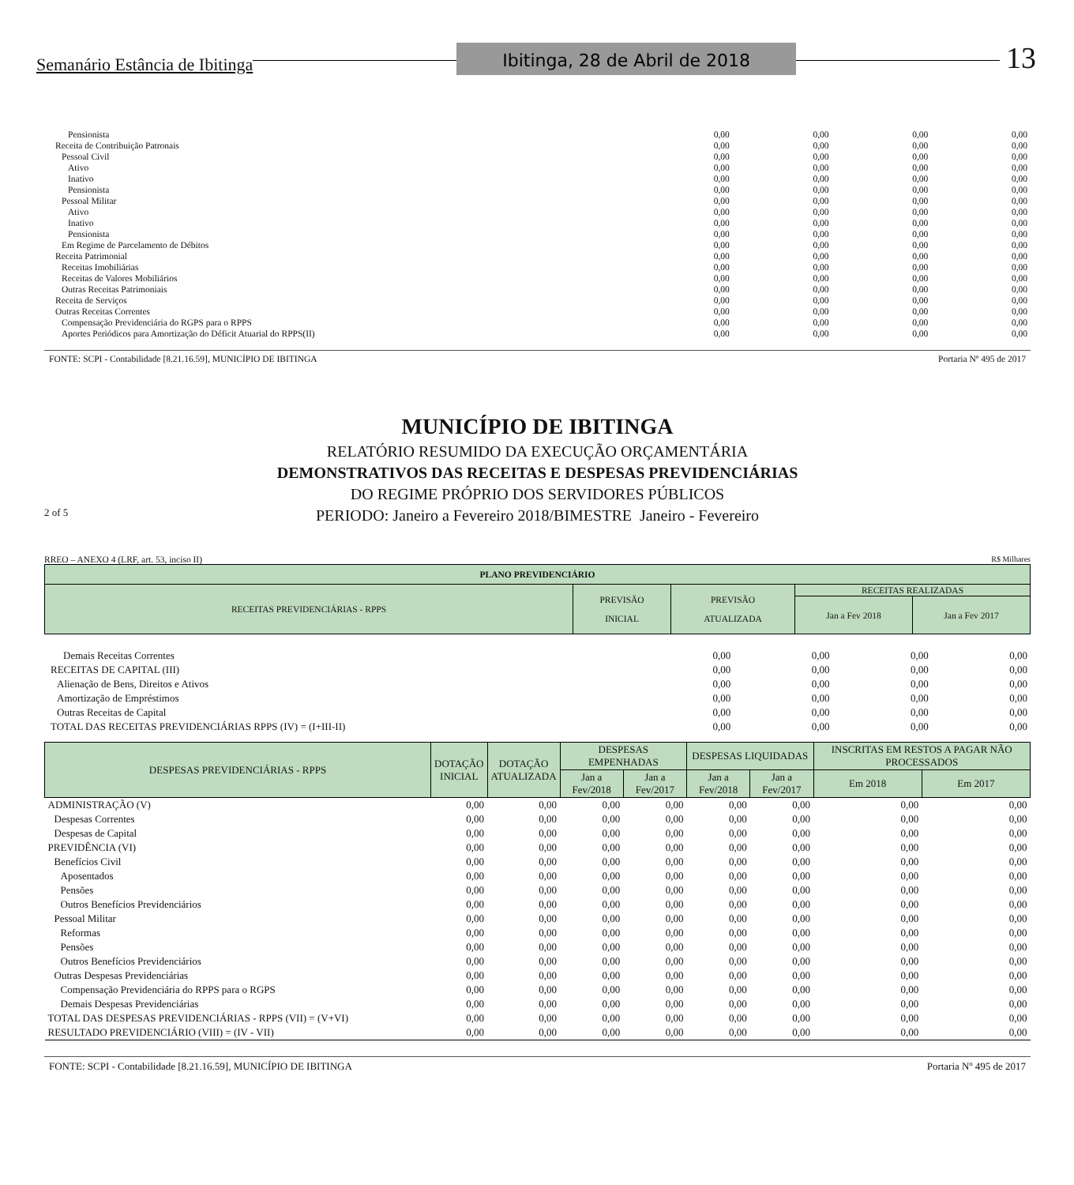Semanário Estância de Ibitinga Ibitinga, 28 de Abril de 2018 13
| Pensionista | 0,00 | 0,00 | 0,00 | 0,00 |
| Receita de Contribuição Patronais | 0,00 | 0,00 | 0,00 | 0,00 |
| Pessoal Civil | 0,00 | 0,00 | 0,00 | 0,00 |
| Ativo | 0,00 | 0,00 | 0,00 | 0,00 |
| Inativo | 0,00 | 0,00 | 0,00 | 0,00 |
| Pensionista | 0,00 | 0,00 | 0,00 | 0,00 |
| Pessoal Militar | 0,00 | 0,00 | 0,00 | 0,00 |
| Ativo | 0,00 | 0,00 | 0,00 | 0,00 |
| Inativo | 0,00 | 0,00 | 0,00 | 0,00 |
| Pensionista | 0,00 | 0,00 | 0,00 | 0,00 |
| Em Regime de Parcelamento de Débitos | 0,00 | 0,00 | 0,00 | 0,00 |
| Receita Patrimonial | 0,00 | 0,00 | 0,00 | 0,00 |
| Receitas Imobiliárias | 0,00 | 0,00 | 0,00 | 0,00 |
| Receitas de Valores Mobiliários | 0,00 | 0,00 | 0,00 | 0,00 |
| Outras Receitas Patrimoniais | 0,00 | 0,00 | 0,00 | 0,00 |
| Receita de Serviços | 0,00 | 0,00 | 0,00 | 0,00 |
| Outras Receitas Correntes | 0,00 | 0,00 | 0,00 | 0,00 |
| Compensação Previdenciária do RGPS para o RPPS | 0,00 | 0,00 | 0,00 | 0,00 |
| Aportes Periódicos para Amortização do Déficit Atuarial do RPPS(II) | 0,00 | 0,00 | 0,00 | 0,00 |
FONTE: SCPI - Contabilidade [8.21.16.59], MUNICÍPIO DE IBITINGA Portaria Nº 495 de 2017
MUNICÍPIO DE IBITINGA
RELATÓRIO RESUMIDO DA EXECUÇÃO ORÇAMENTÁRIA
DEMONSTRATIVOS DAS RECEITAS E DESPESAS PREVIDENCIÁRIAS
DO REGIME PRÓPRIO DOS SERVIDORES PÚBLICOS
2 of 5 PERIODO: Janeiro a Fevereiro 2018/BIMESTRE Janeiro - Fevereiro
RREO – ANEXO 4 (LRF, art. 53, inciso II) R$ Milhares
| PLANO PREVIDENCIÁRIO | | | | |
| --- | --- | --- | --- | --- |
| RECEITAS PREVIDENCIÁRIAS - RPPS | PREVISÃO INICIAL | PREVISÃO ATUALIZADA | RECEITAS REALIZADAS | |
| | | | Jan a Fev 2018 | Jan a Fev 2017 |
| Demais Receitas Correntes | 0,00 | 0,00 | 0,00 | 0,00 |
| RECEITAS DE CAPITAL (III) | 0,00 | 0,00 | 0,00 | 0,00 |
| Alienação de Bens, Direitos e Ativos | 0,00 | 0,00 | 0,00 | 0,00 |
| Amortização de Empréstimos | 0,00 | 0,00 | 0,00 | 0,00 |
| Outras Receitas de Capital | 0,00 | 0,00 | 0,00 | 0,00 |
| TOTAL DAS RECEITAS PREVIDENCIÁRIAS RPPS (IV) = (I+III-II) | 0,00 | 0,00 | 0,00 | 0,00 |
| DESPESAS PREVIDENCIÁRIAS - RPPS | DOTAÇÃO INICIAL | DOTAÇÃO ATUALIZADA | DESPESAS EMPENHADAS | | DESPESAS LIQUIDADAS | | INSCRITAS EM RESTOS A PAGAR NÃO PROCESSADOS | |
| --- | --- | --- | --- | --- | --- | --- | --- | --- |
| | | | Jan a Fev/2018 | Jan a Fev/2017 | Jan a Fev/2018 | Jan a Fev/2017 | Em 2018 | Em 2017 |
| ADMINISTRAÇÃO (V) | 0,00 | 0,00 | 0,00 | 0,00 | 0,00 | 0,00 | 0,00 | 0,00 |
| Despesas Correntes | 0,00 | 0,00 | 0,00 | 0,00 | 0,00 | 0,00 | 0,00 | 0,00 |
| Despesas de Capital | 0,00 | 0,00 | 0,00 | 0,00 | 0,00 | 0,00 | 0,00 | 0,00 |
| PREVIDÊNCIA (VI) | 0,00 | 0,00 | 0,00 | 0,00 | 0,00 | 0,00 | 0,00 | 0,00 |
| Benefícios Civil | 0,00 | 0,00 | 0,00 | 0,00 | 0,00 | 0,00 | 0,00 | 0,00 |
| Aposentados | 0,00 | 0,00 | 0,00 | 0,00 | 0,00 | 0,00 | 0,00 | 0,00 |
| Pensões | 0,00 | 0,00 | 0,00 | 0,00 | 0,00 | 0,00 | 0,00 | 0,00 |
| Outros Benefícios Previdenciários | 0,00 | 0,00 | 0,00 | 0,00 | 0,00 | 0,00 | 0,00 | 0,00 |
| Pessoal Militar | 0,00 | 0,00 | 0,00 | 0,00 | 0,00 | 0,00 | 0,00 | 0,00 |
| Reformas | 0,00 | 0,00 | 0,00 | 0,00 | 0,00 | 0,00 | 0,00 | 0,00 |
| Pensões | 0,00 | 0,00 | 0,00 | 0,00 | 0,00 | 0,00 | 0,00 | 0,00 |
| Outros Benefícios Previdenciários | 0,00 | 0,00 | 0,00 | 0,00 | 0,00 | 0,00 | 0,00 | 0,00 |
| Outras Despesas Previdenciárias | 0,00 | 0,00 | 0,00 | 0,00 | 0,00 | 0,00 | 0,00 | 0,00 |
| Compensação Previdenciária do RPPS para o RGPS | 0,00 | 0,00 | 0,00 | 0,00 | 0,00 | 0,00 | 0,00 | 0,00 |
| Demais Despesas Previdenciárias | 0,00 | 0,00 | 0,00 | 0,00 | 0,00 | 0,00 | 0,00 | 0,00 |
| TOTAL DAS DESPESAS PREVIDENCIÁRIAS - RPPS (VII) = (V+VI) | 0,00 | 0,00 | 0,00 | 0,00 | 0,00 | 0,00 | 0,00 | 0,00 |
| RESULTADO PREVIDENCIÁRIO (VIII) = (IV - VII) | 0,00 | 0,00 | 0,00 | 0,00 | 0,00 | 0,00 | 0,00 | 0,00 |
FONTE: SCPI - Contabilidade [8.21.16.59], MUNICÍPIO DE IBITINGA Portaria Nº 495 de 2017